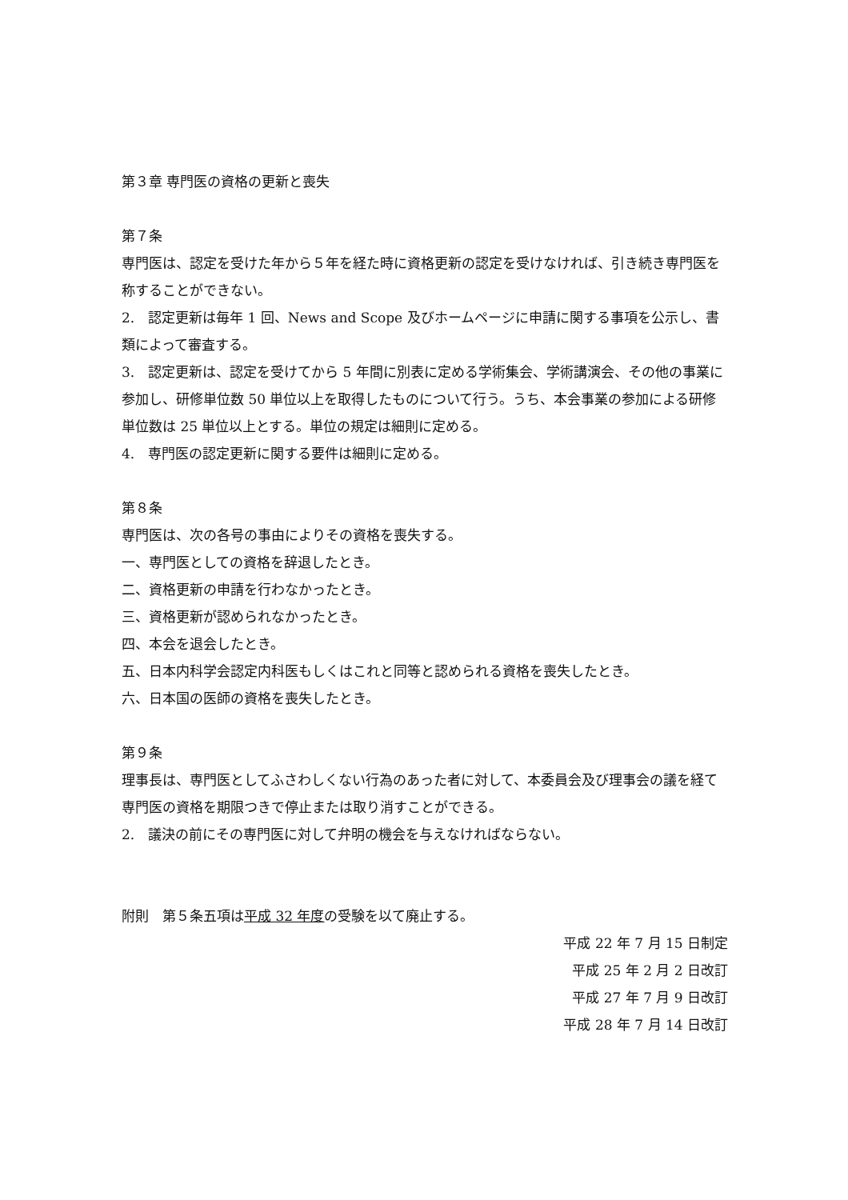第３章 専門医の資格の更新と喪失
第７条
専門医は、認定を受けた年から５年を経た時に資格更新の認定を受けなければ、引き続き専門医を称することができない。
2.　認定更新は毎年 1 回、News and Scope 及びホームページに申請に関する事項を公示し、書類によって審査する。
3.　認定更新は、認定を受けてから 5 年間に別表に定める学術集会、学術講演会、その他の事業に参加し、研修単位数 50 単位以上を取得したものについて行う。うち、本会事業の参加による研修単位数は 25 単位以上とする。単位の規定は細則に定める。
4.　専門医の認定更新に関する要件は細則に定める。
第８条
専門医は、次の各号の事由によりその資格を喪失する。
一、専門医としての資格を辞退したとき。
二、資格更新の申請を行わなかったとき。
三、資格更新が認められなかったとき。
四、本会を退会したとき。
五、日本内科学会認定内科医もしくはこれと同等と認められる資格を喪失したとき。
六、日本国の医師の資格を喪失したとき。
第９条
理事長は、専門医としてふさわしくない行為のあった者に対して、本委員会及び理事会の議を経て専門医の資格を期限つきで停止または取り消すことができる。
2.　議決の前にその専門医に対して弁明の機会を与えなければならない。
附則　第５条五項は平成 32 年度の受験を以て廃止する。
平成 22 年 7 月 15 日制定
平成 25 年 2 月 2 日改訂
平成 27 年 7 月 9 日改訂
平成 28 年 7 月 14 日改訂